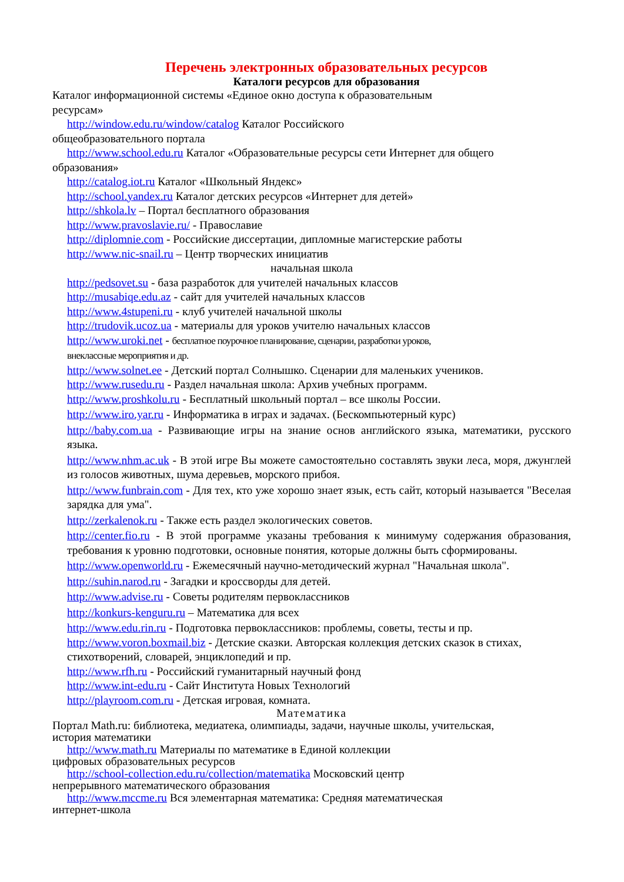Перечень электронных образовательных ресурсов
Каталоги ресурсов для образования
Каталог информационной системы «Единое окно доступа к образовательным
ресурсам»
http://window.edu.ru/window/catalog Каталог Российского
общеобразовательного портала
http://www.school.edu.ru Каталог «Образовательные ресурсы сети Интернет для общего
образования»
http://catalog.iot.ru Каталог «Школьный Яндекс»
http://school.yandex.ru Каталог детских ресурсов «Интернет для детей»
http://shkola.lv – Портал бесплатного образования
http://www.pravoslavie.ru/ - Православие
http://diplomnie.com - Российские диссертации, дипломные магистерские работы
http://www.nic-snail.ru – Центр творческих инициатив
начальная школа
http://pedsovet.su - база разработок для учителей начальных классов
http://musabiqe.edu.az - сайт для учителей начальных классов
http://www.4stupeni.ru - клуб учителей начальной школы
http://trudovik.ucoz.ua - материалы для уроков учителю начальных классов
http://www.uroki.net - бесплатное поурочное планирование, сценарии, разработки уроков,
внеклассные мероприятия и др.
http://www.solnet.ee - Детский портал Солнышко. Сценарии для маленьких учеников.
http://www.rusedu.ru - Раздел начальная школа: Архив учебных программ.
http://www.proshkolu.ru - Бесплатный школьный портал – все школы России.
http://www.iro.yar.ru - Информатика в играх и задачах. (Бескомпьютерный курс)
http://baby.com.ua - Развивающие игры на знание основ английского языка, математики, русского языка.
http://www.nhm.ac.uk - В этой игре Вы можете самостоятельно составлять звуки леса, моря, джунглей из голосов животных, шума деревьев, морского прибоя.
http://www.funbrain.com - Для тех, кто уже хорошо знает язык, есть сайт, который называется "Веселая зарядка для ума".
http://zerkalenok.ru - Также есть раздел экологических советов.
http://center.fio.ru - В этой программе указаны требования к минимуму содержания образования, требования к уровню подготовки, основные понятия, которые должны быть сформированы.
http://www.openworld.ru - Ежемесячный научно-методический журнал "Начальная школа".
http://suhin.narod.ru - Загадки и кроссворды для детей.
http://www.advise.ru - Советы родителям первоклассников
http://konkurs-kenguru.ru – Математика для всех
http://www.edu.rin.ru - Подготовка первоклассников: проблемы, советы, тесты и пр.
http://www.voron.boxmail.biz - Детские сказки. Авторская коллекция детских сказок в стихах, стихотворений, словарей, энциклопедий и пр.
http://www.rfh.ru - Российский гуманитарный научный фонд
http://www.int-edu.ru - Сайт Института Новых Технологий
http://playroom.com.ru - Детская игровая, комната.
Математика
Портал Math.ru: библиотека, медиатека, олимпиады, задачи, научные школы, учительская,
история математики
http://www.math.ru Материалы по математике в Единой коллекции
цифровых образовательных ресурсов
http://school-collection.edu.ru/collection/matematika Московский центр
непрерывного математического образования
http://www.mccme.ru Вся элементарная математика: Средняя математическая
интернет-школа